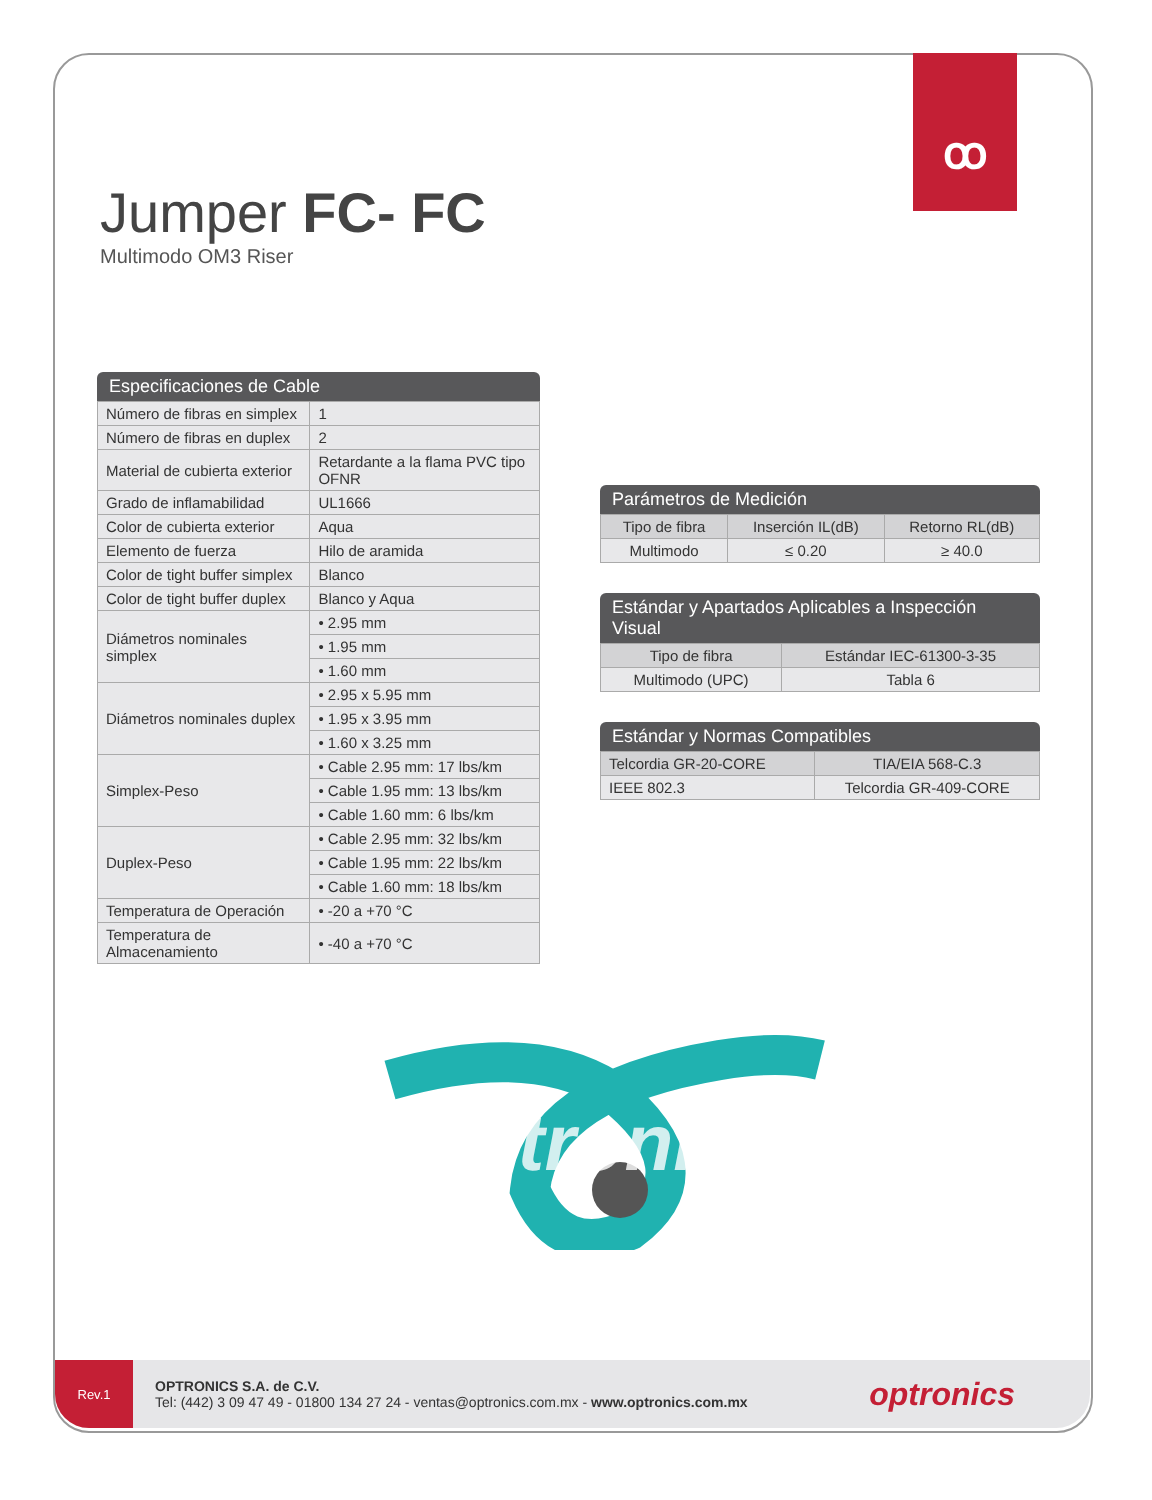ꝏ
Jumper FC- FC
Multimodo OM3 Riser
Especificaciones de Cable
| Número de fibras en simplex | 1 |
| Número de fibras en duplex | 2 |
| Material de cubierta exterior | Retardante a la flama PVC tipo OFNR |
| Grado de inflamabilidad | UL1666 |
| Color de cubierta exterior | Aqua |
| Elemento de fuerza | Hilo de aramida |
| Color de tight buffer simplex | Blanco |
| Color de tight buffer duplex | Blanco y Aqua |
| Diámetros nominales simplex | • 2.95 mm |
| | • 1.95 mm |
| | • 1.60 mm |
| Diámetros nominales duplex | • 2.95 x 5.95 mm |
| | • 1.95 x 3.95 mm |
| | • 1.60 x 3.25 mm |
| Simplex-Peso | • Cable 2.95 mm: 17 lbs/km |
| | • Cable 1.95 mm: 13 lbs/km |
| | • Cable 1.60 mm: 6 lbs/km |
| Duplex-Peso | • Cable 2.95 mm: 32 lbs/km |
| | • Cable 1.95 mm: 22 lbs/km |
| | • Cable 1.60 mm: 18 lbs/km |
| Temperatura de Operación | • -20 a +70 °C |
| Temperatura de Almacenamiento | • -40 a +70 °C |
Parámetros de Medición
| Tipo de fibra | Inserción IL(dB) | Retorno RL(dB) |
| --- | --- | --- |
| Multimodo | ≤ 0.20 | ≥ 40.0 |
Estándar y Apartados Aplicables a Inspección Visual
| Tipo de fibra | Estándar IEC-61300-3-35 |
| --- | --- |
| Multimodo (UPC) | Tabla 6 |
Estándar y Normas Compatibles
| Telcordia GR-20-CORE | TIA/EIA 568-C.3 |
| --- | --- |
| IEEE 802.3 | Telcordia GR-409-CORE |
optronics
Rev.1
OPTRONICS S.A. de C.V.
Tel: (442) 3 09 47 49 - 01800 134 27 24 - ventas@optronics.com.mx - www.optronics.com.mx
optronics